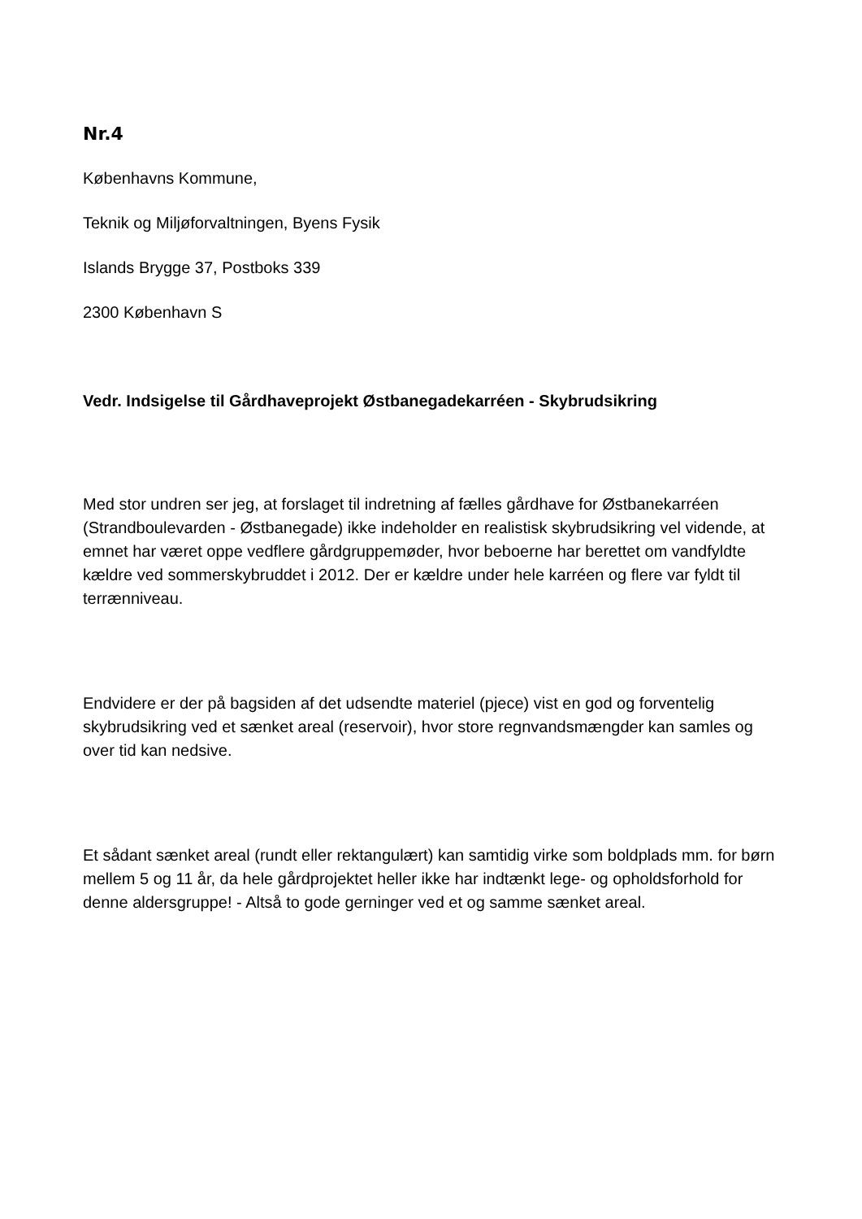Nr.4
Københavns Kommune,
Teknik og Miljøforvaltningen, Byens Fysik
Islands Brygge 37, Postboks 339
2300 København S
Vedr. Indsigelse til Gårdhaveprojekt Østbanegadekarréen - Skybrudsikring
Med stor undren ser jeg, at forslaget til indretning af fælles gårdhave for Østbanekarréen (Strandboulevarden - Østbanegade) ikke indeholder en realistisk skybrudsikring vel vidende, at emnet har været oppe vedflere gårdgruppemøder, hvor beboerne har berettet om vandfyldte kældre ved sommerskybruddet i 2012. Der er kældre under hele karréen og flere var fyldt til terrænniveau.
Endvidere er der på bagsiden af det udsendte materiel (pjece) vist en god og forventelig skybrudsikring ved et sænket areal (reservoir), hvor store regnvandsmængder kan samles og over tid kan nedsive.
Et sådant sænket areal (rundt eller rektangulært) kan samtidig virke som boldplads mm. for børn mellem 5 og 11 år, da hele gårdprojektet heller ikke har indtænkt lege- og opholdsforhold for denne aldersgruppe! - Altså to gode gerninger ved et og samme sænket areal.